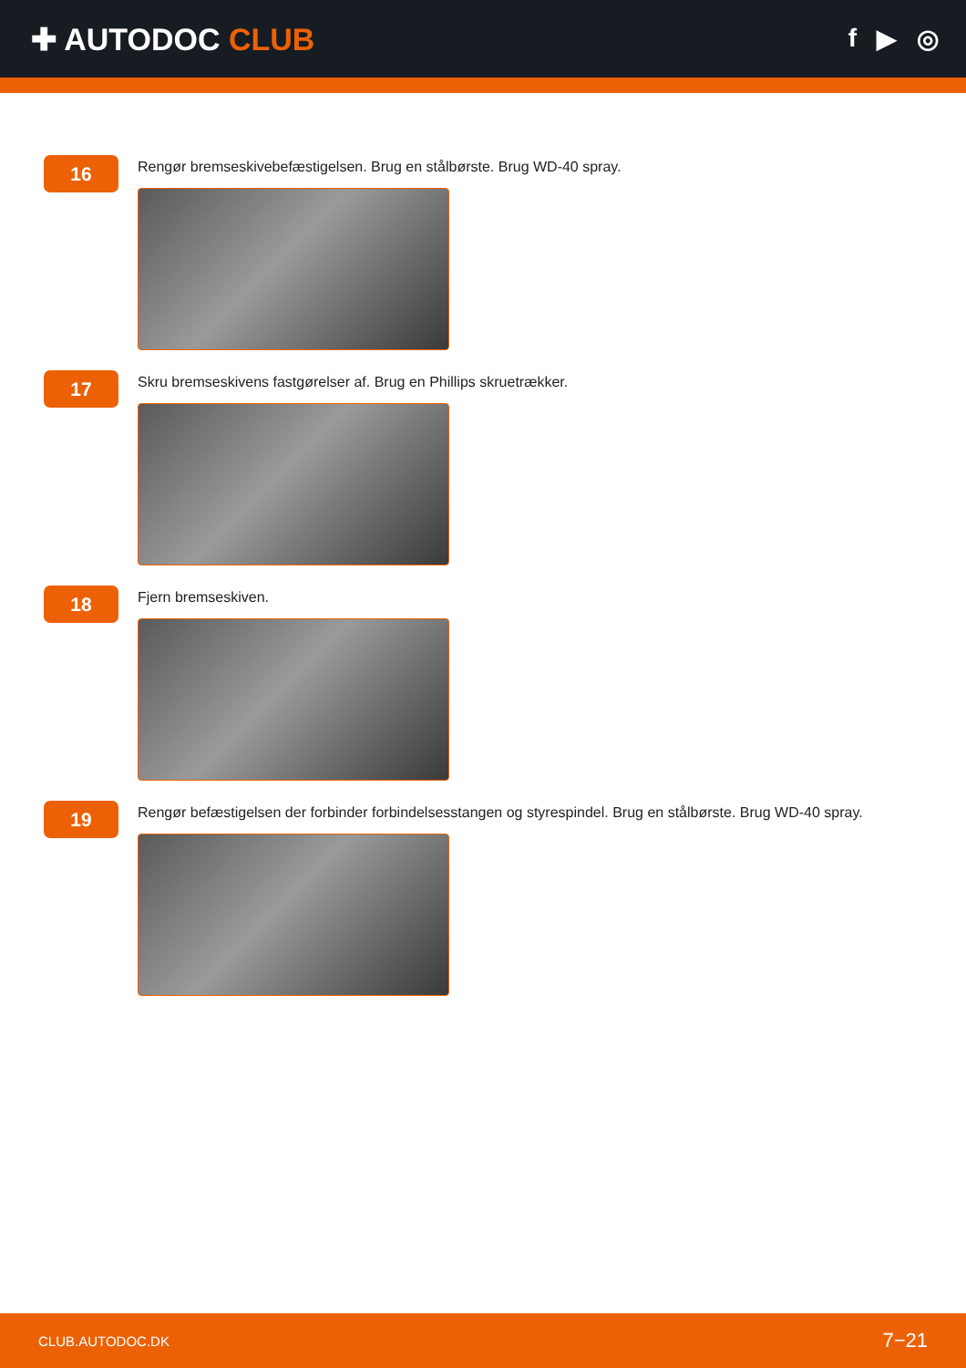✚ AUTODOC CLUB
f ▶ ◎
16
Rengør bremseskivebefæstigelsen. Brug en stålbørste. Brug WD-40 spray.
17
Skru bremseskivens fastgørelser af. Brug en Phillips skruetrækker.
18
Fjern bremseskiven.
19
Rengør befæstigelsen der forbinder forbindelsesstangen og styrespindel. Brug en stålbørste. Brug WD-40 spray.
CLUB.AUTODOC.DK 7−21